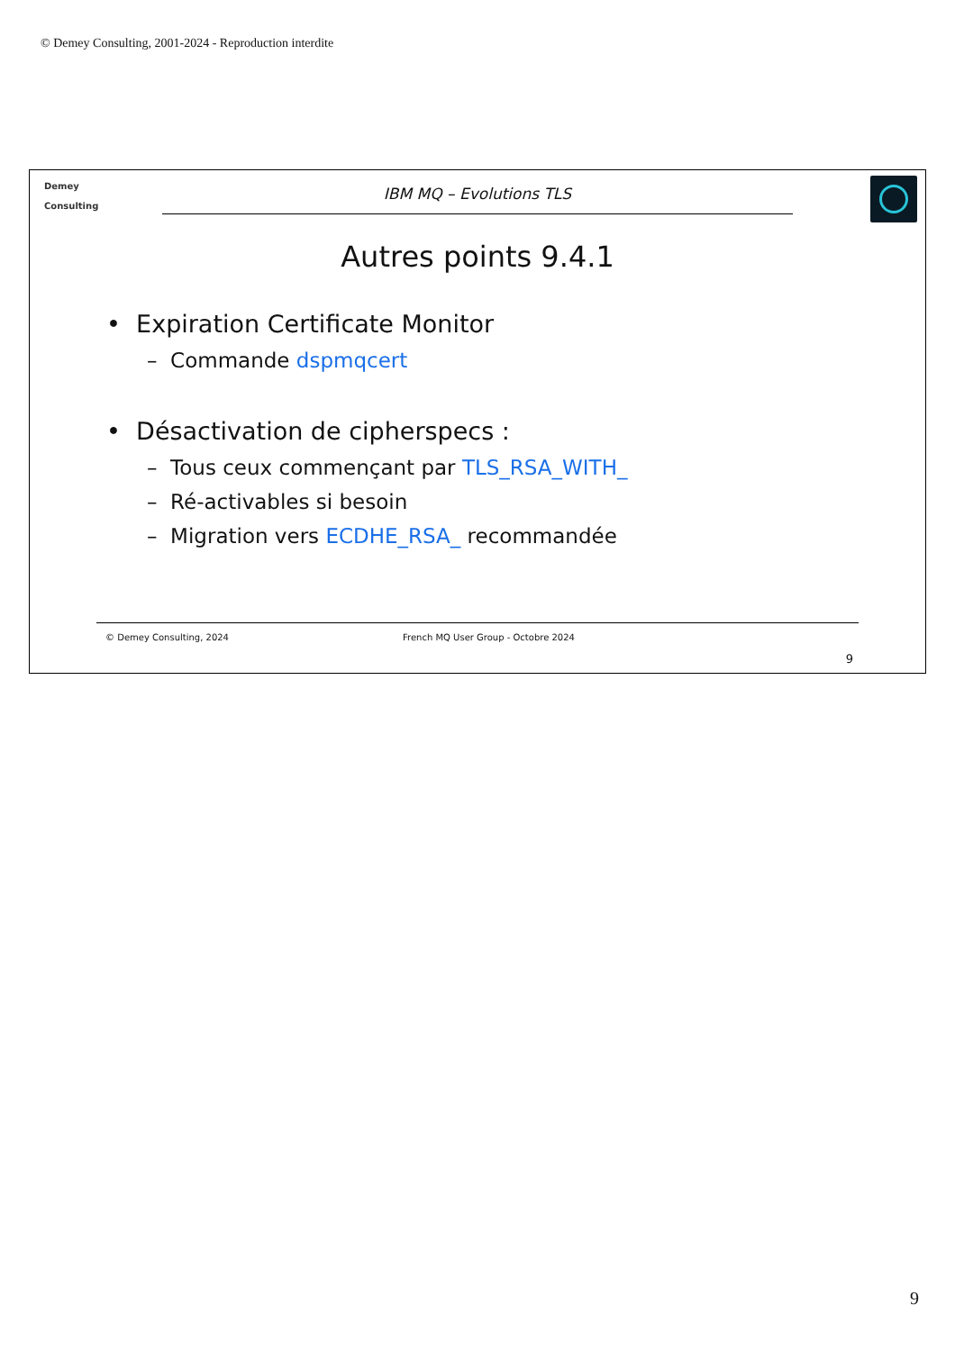© Demey Consulting, 2001-2024 - Reproduction interdite
Demey
Consulting
IBM MQ – Evolutions TLS
Autres points 9.4.1
• Expiration Certificate Monitor
– Commande dspmqcert
• Désactivation de cipherspecs :
– Tous ceux commençant par TLS_RSA_WITH_
– Ré-activables si besoin
– Migration vers ECDHE_RSA_ recommandée
© Demey Consulting, 2024 French MQ User Group - Octobre 2024
9
9